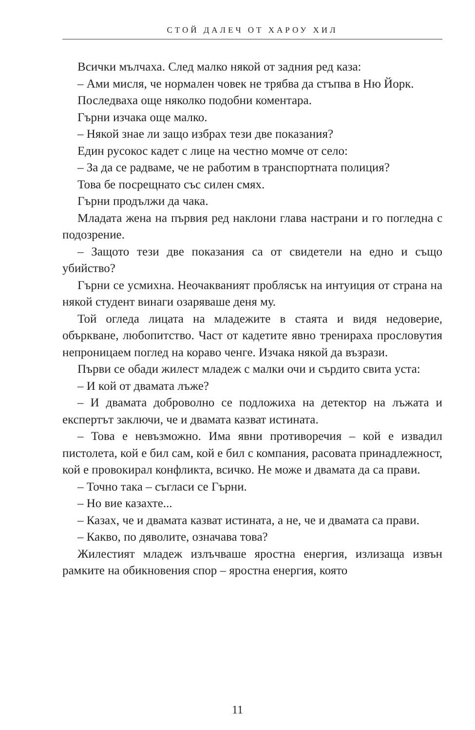СТОЙ ДАЛЕЧ ОТ ХАРОУ ХИЛ
Всички мълчаха. След малко някой от задния ред каза:
– Ами мисля, че нормален човек не трябва да стъпва в Ню Йорк.
Последваха още няколко подобни коментара.
Гърни изчака още малко.
– Някой знае ли защо избрах тези две показания?
Един русокос кадет с лице на честно момче от село:
– За да се радваме, че не работим в транспортната полиция?
Това бе посрещнато със силен смях.
Гърни продължи да чака.
Младата жена на първия ред наклони глава настрани и го погледна с подозрение.
– Защото тези две показания са от свидетели на едно и също убийство?
Гърни се усмихна. Неочакваният проблясък на интуиция от страна на някой студент винаги озаряваше деня му.
Той огледа лицата на младежите в стаята и видя недоверие, объркване, любопитство. Част от кадетите явно тренираха прословутия непроницаем поглед на кораво ченге. Изчака някой да възрази.
Първи се обади жилест младеж с малки очи и сърдито свита уста:
– И кой от двамата лъже?
– И двамата доброволно се подложиха на детектор на лъжата и експертът заключи, че и двамата казват истината.
– Това е невъзможно. Има явни противоречия – кой е извадил пистолета, кой е бил сам, кой е бил с компания, расовата принадлежност, кой е провокирал конфликта, всичко. Не може и двамата да са прави.
– Точно така – съгласи се Гърни.
– Но вие казахте...
– Казах, че и двамата казват истината, а не, че и двамата са прави.
– Какво, по дяволите, означава това?
Жилестият младеж излъчваше яростна енергия, излизаща извън рамките на обикновения спор – яростна енергия, която
11